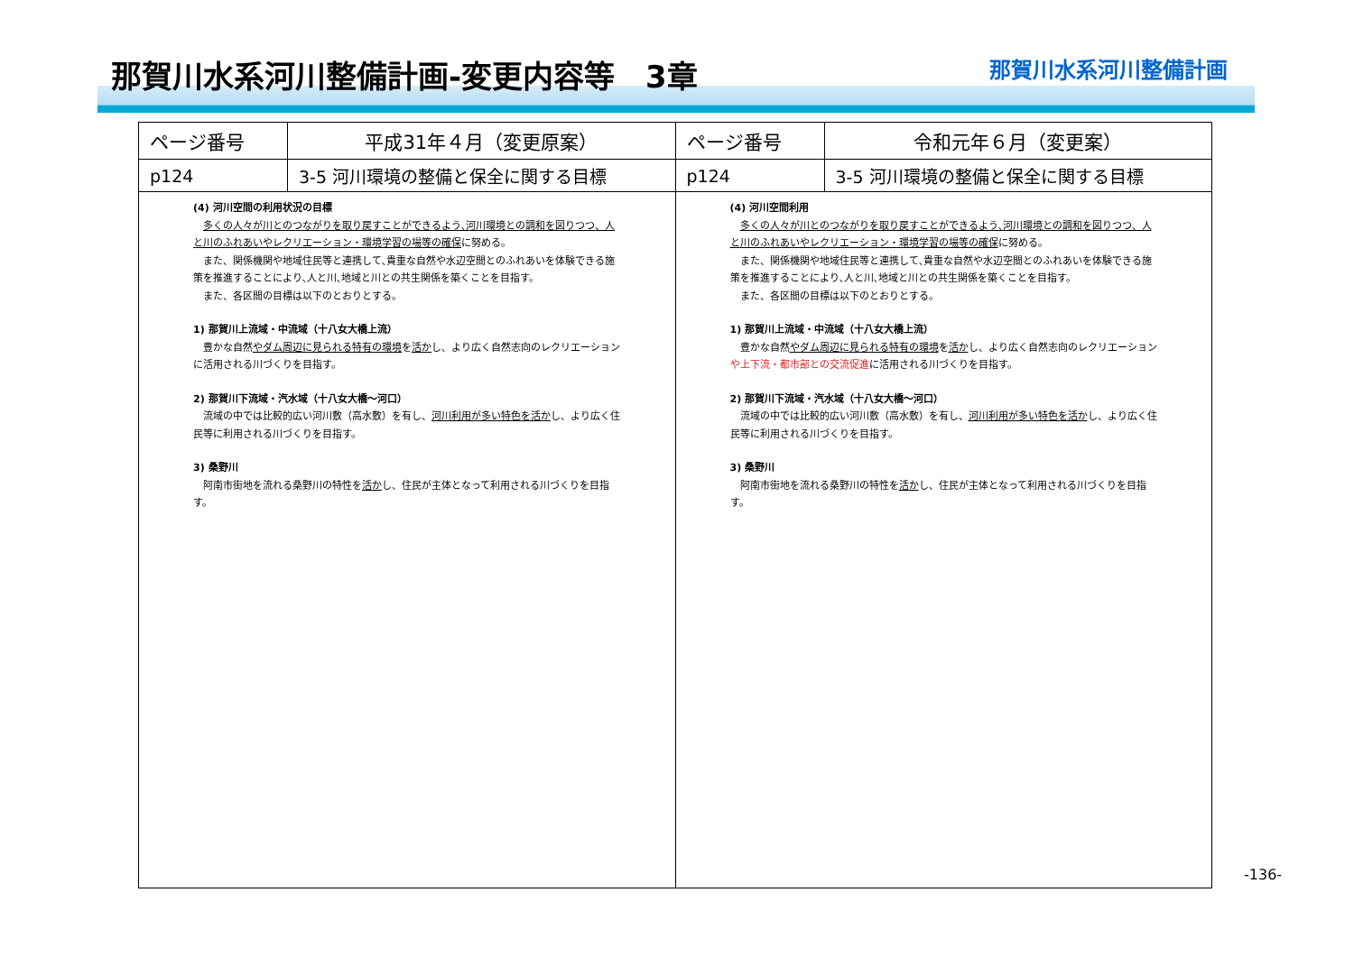那賀川水系河川整備計画-変更内容等　3章
那賀川水系河川整備計画
| ページ番号 | 平成31年４月（変更原案） | ページ番号 | 令和元年６月（変更案） |
| --- | --- | --- | --- |
| p124 | 3-5 河川環境の整備と保全に関する目標 | p124 | 3-5 河川環境の整備と保全に関する目標 |
| (4) 河川空間の利用状況の目標 多くの人々が川とのつながりを取り戻すことができるよう､河川環境との調和を図りつつ、人と川のふれあいやレクリエーション・環境学習の場等の確保 に努める。 また、関係機関や地域住民等と連携して､貴重な自然や水辺空間とのふれあいを体験できる施策を推進することにより､人と川､地域と川との共生関係を築くことを目指す。 また、各区間の目標は以下のとおりとする。 1) 那賀川上流域・中流域（十八女大橋上流） 豊かな自然 やダム周辺に見られる特有の環境 を 活か し、より広く自然志向のレクリエーションに活用される川づくりを目指す。 2) 那賀川下流域・汽水域（十八女大橋～河口） 流域の中では比較的広い河川敷（高水敷）を有し、 河川利用が多い特色を活か し、より広く住民等に利用される川づくりを目指す。 3) 桑野川 阿南市街地を流れる桑野川の特性を 活か し、住民が主体となって利用される川づくりを目指す。 | | (4) 河川空間利用 多くの人々が川とのつながりを取り戻すことができるよう､河川環境との調和を図りつつ、人と川のふれあいやレクリエーション・環境学習の場等の確保 に努める。 また、関係機関や地域住民等と連携して､貴重な自然や水辺空間とのふれあいを体験できる施策を推進することにより､人と川､地域と川との共生関係を築くことを目指す。 また、各区間の目標は以下のとおりとする。 1) 那賀川上流域・中流域（十八女大橋上流） 豊かな自然 やダム周辺に見られる特有の環境 を 活か し、より広く自然志向のレクリエーション や上下流・都市部との交流促進 に活用される川づくりを目指す。 2) 那賀川下流域・汽水域（十八女大橋～河口） 流域の中では比較的広い河川敷（高水敷）を有し、 河川利用が多い特色を活か し、より広く住民等に利用される川づくりを目指す。 3) 桑野川 阿南市街地を流れる桑野川の特性を 活か し、住民が主体となって利用される川づくりを目指す。 | |
-136-